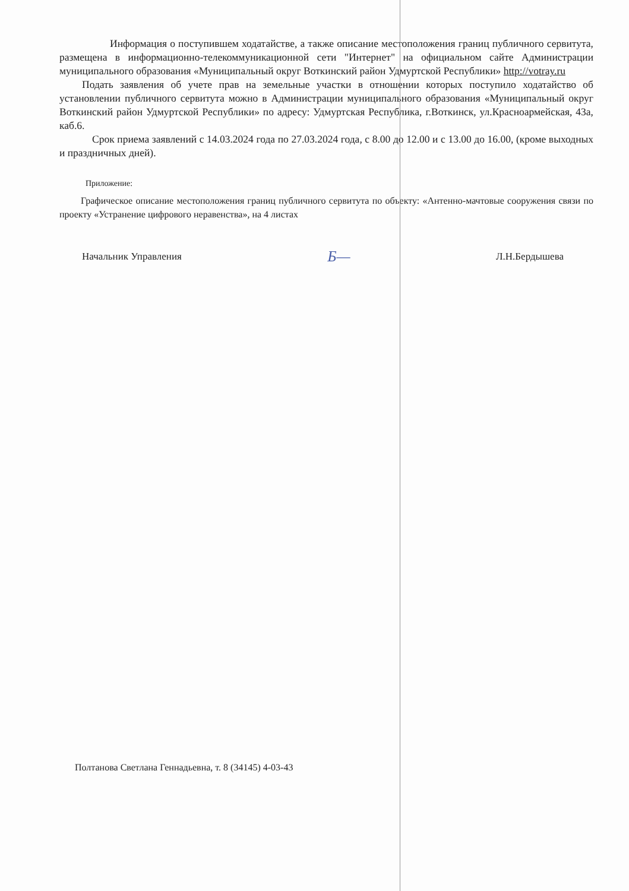Информация о поступившем ходатайстве, а также описание местоположения границ публичного сервитута, размещена в информационно-телекоммуникационной сети "Интернет" на официальном сайте Администрации муниципального образования «Муниципальный округ Воткинский район Удмуртской Республики» http://votray.ru
Подать заявления об учете прав на земельные участки в отношении которых поступило ходатайство об установлении публичного сервитута можно в Администрации муниципального образования «Муниципальный округ Воткинский район Удмуртской Республики» по адресу: Удмуртская Республика, г.Воткинск, ул.Красноармейская, 43а, каб.6.
Срок приема заявлений с 14.03.2024 года по 27.03.2024 года, с 8.00 до 12.00 и с 13.00 до 16.00, (кроме выходных и праздничных дней).
Приложение:
Графическое описание местоположения границ публичного сервитута по объекту: «Антенно-мачтовые сооружения связи по проекту «Устранение цифрового неравенства», на 4 листах
Начальник Управления Б— Л.Н.Бердышева
Полтанова Светлана Геннадьевна, т. 8 (34145) 4-03-43